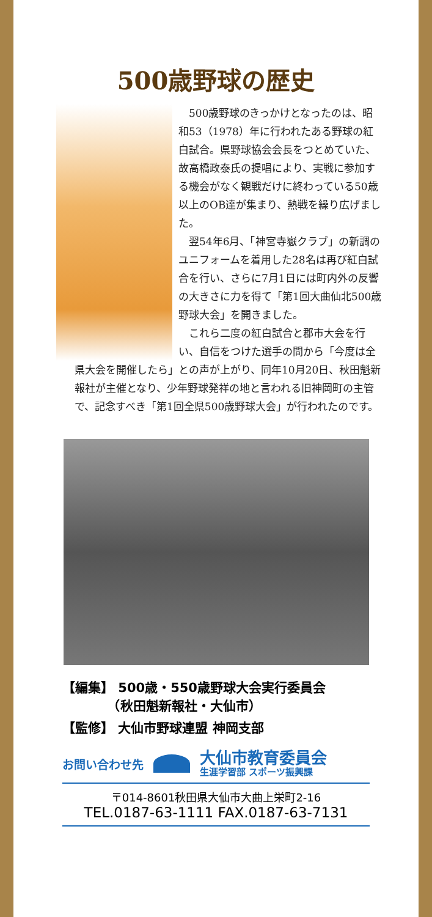500歳野球の歴史
500歳野球のきっかけとなったのは、昭和53（1978）年に行われたある野球の紅白試合。県野球協会会長をつとめていた、故高橋政泰氏の提唱により、実戦に参加する機会がなく観戦だけに終わっている50歳以上のOB達が集まり、熱戦を繰り広げました。
翌54年6月、「神宮寺嶽クラブ」の新調のユニフォームを着用した28名は再び紅白試合を行い、さらに7月1日には町内外の反響の大きさに力を得て「第1回大曲仙北500歳野球大会」を開きました。
これら二度の紅白試合と郡市大会を行い、自信をつけた選手の間から「今度は全県大会を開催したら」との声が上がり、同年10月20日、秋田魁新報社が主催となり、少年野球発祥の地と言われる旧神岡町の主管で、記念すべき「第1回全県500歳野球大会」が行われたのです。
【編集】 500歳・550歳野球大会実行委員会
　　　　（秋田魁新報社・大仙市）
【監修】 大仙市野球連盟 神岡支部
お問い合わせ先
大仙市教育委員会
生涯学習部 スポーツ振興課
〒014-8601秋田県大仙市大曲上栄町2-16
TEL.0187-63-1111 FAX.0187-63-7131